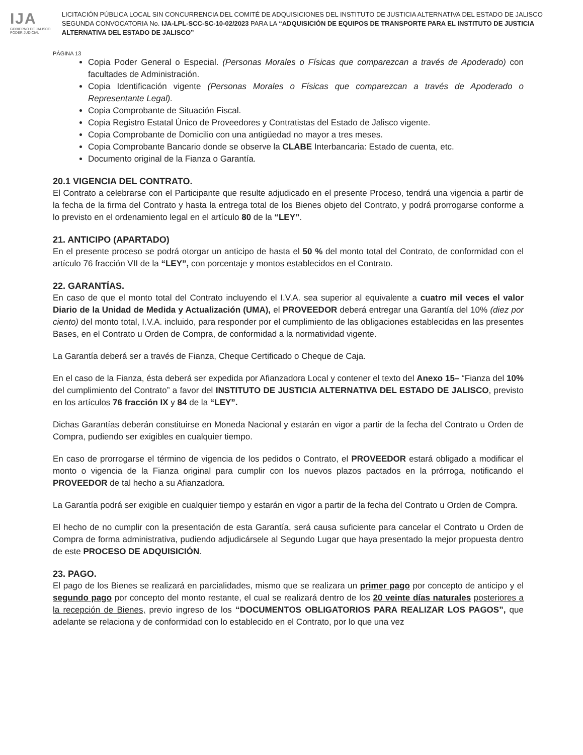IJA
GOBIERNO DE JALISCO
PODER JUDICIAL
LICITACIÓN PÚBLICA LOCAL SIN CONCURRENCIA DEL COMITÉ DE ADQUISICIONES DEL INSTITUTO DE JUSTICIA ALTERNATIVA DEL ESTADO DE JALISCO SEGUNDA CONVOCATORIA No. IJA-LPL-SCC-SC-10-02/2023 PARA LA “ADQUISICIÓN DE EQUIPOS DE TRANSPORTE PARA EL INSTITUTO DE JUSTICIA ALTERNATIVA DEL ESTADO DE JALISCO”
PÁGINA 13
Copia Poder General o Especial. (Personas Morales o Físicas que comparezcan a través de Apoderado) con facultades de Administración.
Copia Identificación vigente (Personas Morales o Físicas que comparezcan a través de Apoderado o Representante Legal).
Copia Comprobante de Situación Fiscal.
Copia Registro Estatal Único de Proveedores y Contratistas del Estado de Jalisco vigente.
Copia Comprobante de Domicilio con una antigüedad no mayor a tres meses.
Copia Comprobante Bancario donde se observe la CLABE Interbancaria: Estado de cuenta, etc.
Documento original de la Fianza o Garantía.
20.1 VIGENCIA DEL CONTRATO.
El Contrato a celebrarse con el Participante que resulte adjudicado en el presente Proceso, tendrá una vigencia a partir de la fecha de la firma del Contrato y hasta la entrega total de los Bienes objeto del Contrato, y podrá prorrogarse conforme a lo previsto en el ordenamiento legal en el artículo 80 de la “LEY”.
21. ANTICIPO (APARTADO)
En el presente proceso se podrá otorgar un anticipo de hasta el 50 % del monto total del Contrato, de conformidad con el artículo 76 fracción VII de la “LEY”, con porcentaje y montos establecidos en el Contrato.
22. GARANTÍAS.
En caso de que el monto total del Contrato incluyendo el I.V.A. sea superior al equivalente a cuatro mil veces el valor Diario de la Unidad de Medida y Actualización (UMA), el PROVEEDOR deberá entregar una Garantía del 10% (diez por ciento) del monto total, I.V.A. incluido, para responder por el cumplimiento de las obligaciones establecidas en las presentes Bases, en el Contrato u Orden de Compra, de conformidad a la normatividad vigente.
La Garantía deberá ser a través de Fianza, Cheque Certificado o Cheque de Caja.
En el caso de la Fianza, ésta deberá ser expedida por Afianzadora Local y contener el texto del Anexo 15– “Fianza del 10% del cumplimiento del Contrato” a favor del INSTITUTO DE JUSTICIA ALTERNATIVA DEL ESTADO DE JALISCO, previsto en los artículos 76 fracción IX y 84 de la “LEY”.
Dichas Garantías deberán constituirse en Moneda Nacional y estarán en vigor a partir de la fecha del Contrato u Orden de Compra, pudiendo ser exigibles en cualquier tiempo.
En caso de prorrogarse el término de vigencia de los pedidos o Contrato, el PROVEEDOR estará obligado a modificar el monto o vigencia de la Fianza original para cumplir con los nuevos plazos pactados en la prórroga, notificando el PROVEEDOR de tal hecho a su Afianzadora.
La Garantía podrá ser exigible en cualquier tiempo y estarán en vigor a partir de la fecha del Contrato u Orden de Compra.
El hecho de no cumplir con la presentación de esta Garantía, será causa suficiente para cancelar el Contrato u Orden de Compra de forma administrativa, pudiendo adjudicársele al Segundo Lugar que haya presentado la mejor propuesta dentro de este PROCESO DE ADQUISICIÓN.
23. PAGO.
El pago de los Bienes se realizará en parcialidades, mismo que se realizara un primer pago por concepto de anticipo y el segundo pago por concepto del monto restante, el cual se realizará dentro de los 20 veinte días naturales posteriores a la recepción de Bienes, previo ingreso de los “DOCUMENTOS OBLIGATORIOS PARA REALIZAR LOS PAGOS”, que adelante se relaciona y de conformidad con lo establecido en el Contrato, por lo que una vez